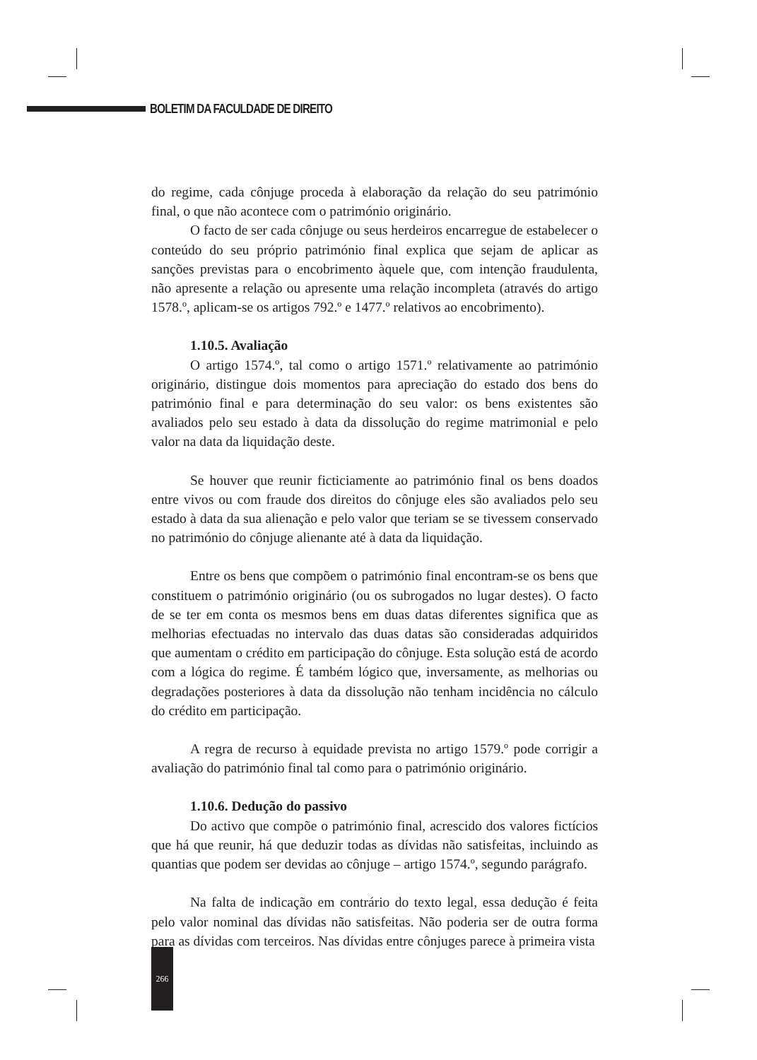BOLETIM DA FACULDADE DE DIREITO
do regime, cada cônjuge proceda à elaboração da relação do seu património final, o que não acontece com o património originário.
O facto de ser cada cônjuge ou seus herdeiros encarregue de estabelecer o conteúdo do seu próprio património final explica que sejam de aplicar as sanções previstas para o encobrimento àquele que, com intenção fraudulenta, não apresente a relação ou apresente uma relação incompleta (através do artigo 1578.º, aplicam-se os artigos 792.º e 1477.º relativos ao encobrimento).
1.10.5. Avaliação
O artigo 1574.º, tal como o artigo 1571.º relativamente ao património originário, distingue dois momentos para apreciação do estado dos bens do património final e para determinação do seu valor: os bens existentes são avaliados pelo seu estado à data da dissolução do regime matrimonial e pelo valor na data da liquidação deste.
Se houver que reunir ficticiamente ao património final os bens doados entre vivos ou com fraude dos direitos do cônjuge eles são avaliados pelo seu estado à data da sua alienação e pelo valor que teriam se se tivessem conservado no património do cônjuge alienante até à data da liquidação.
Entre os bens que compõem o património final encontram-se os bens que constituem o património originário (ou os subrogados no lugar destes). O facto de se ter em conta os mesmos bens em duas datas diferentes significa que as melhorias efectuadas no intervalo das duas datas são consideradas adquiridos que aumentam o crédito em participação do cônjuge. Esta solução está de acordo com a lógica do regime. É também lógico que, inversamente, as melhorias ou degradações posteriores à data da dissolução não tenham incidência no cálculo do crédito em participação.
A regra de recurso à equidade prevista no artigo 1579.º pode corrigir a avaliação do património final tal como para o património originário.
1.10.6. Dedução do passivo
Do activo que compõe o património final, acrescido dos valores fictícios que há que reunir, há que deduzir todas as dívidas não satisfeitas, incluindo as quantias que podem ser devidas ao cônjuge – artigo 1574.º, segundo parágrafo.
Na falta de indicação em contrário do texto legal, essa dedução é feita pelo valor nominal das dívidas não satisfeitas. Não poderia ser de outra forma para as dívidas com terceiros. Nas dívidas entre cônjuges parece à primeira vista
266